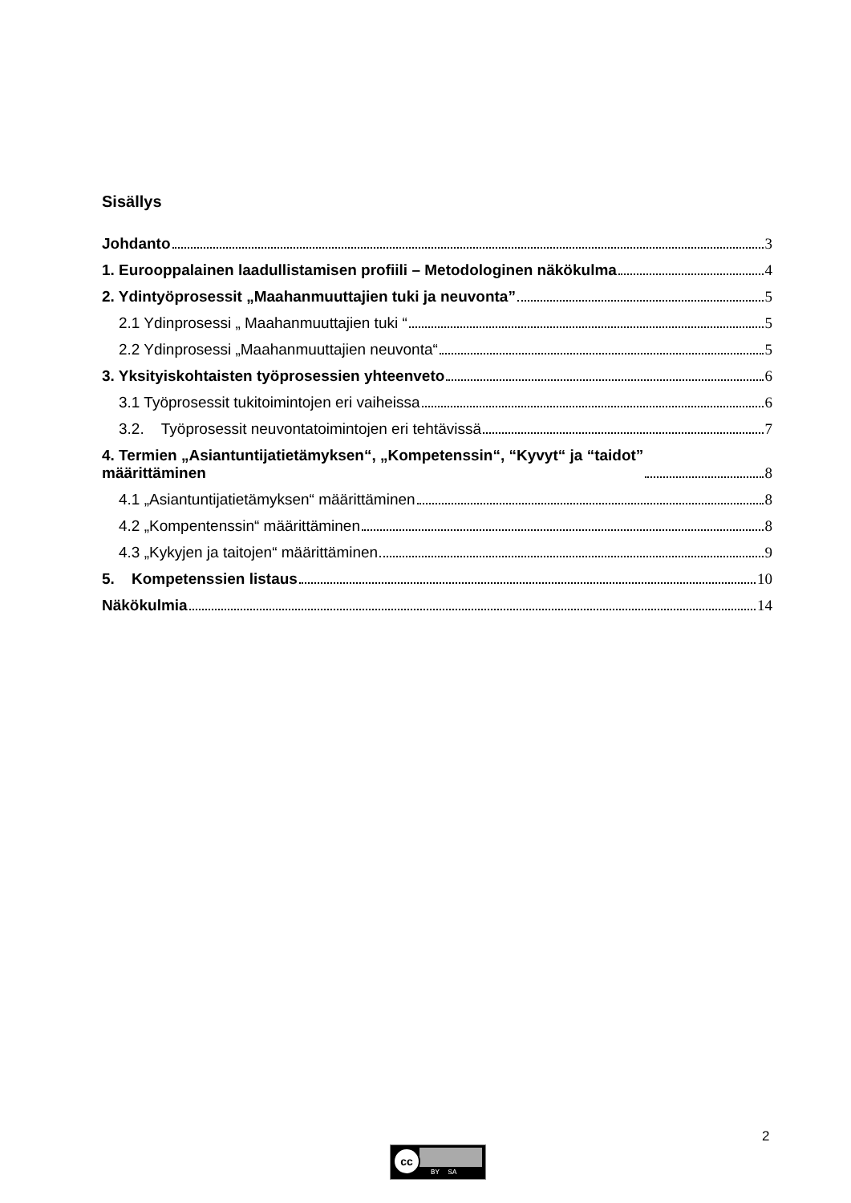Sisällys
Johdanto 3
1. Eurooppalainen laadullistamisen profiili – Metodologinen näkökulma 4
2. Ydintyöprosessit „Maahanmuuttajien tuki ja neuvonta” 5
2.1 Ydinprosessi „ Maahanmuuttajien tuki “ 5
2.2 Ydinprosessi „Maahanmuuttajien neuvonta“ 5
3. Yksityiskohtaisten työprosessien yhteenveto 6
3.1 Työprosessit tukitoimintojen eri vaiheissa 6
3.2. Työprosessit neuvontatoimintojen eri tehtävissä 7
4. Termien „Asiantuntijatietämyksen“, „Kompetenssin“, “Kyvyt“ ja “taidot”
määrittäminen 8
4.1 „Asiantuntijatietämyksen“ määrittäminen 8
4.2 „Kompentenssin“ määrittäminen 8
4.3 „Kykyjen ja taitojen“ määrittäminen 9
5. Kompetenssien listaus 10
Näkökulmia 14
2
cc
BY SA